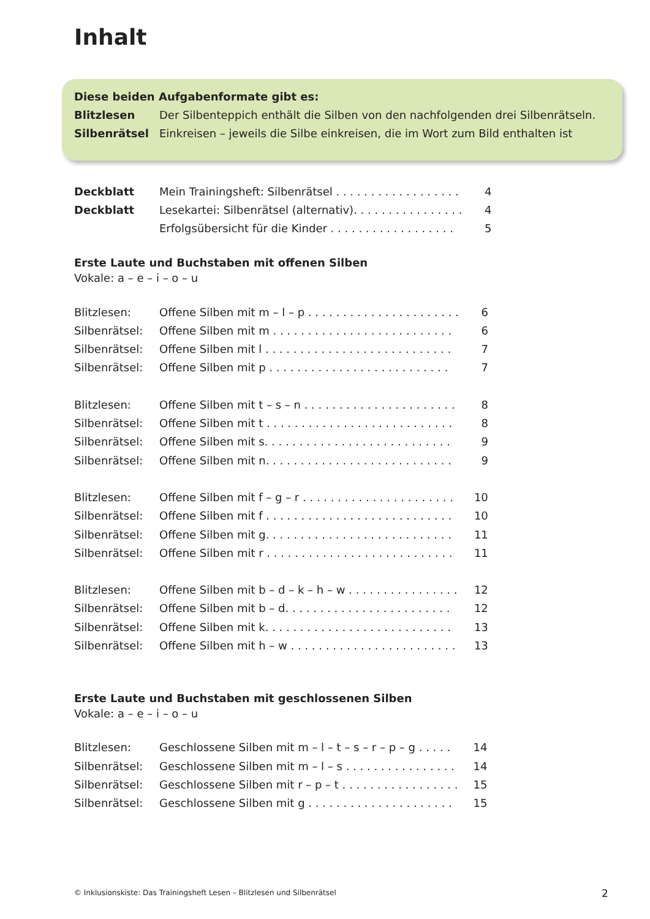Inhalt
Diese beiden Aufgabenformate gibt es:
Blitzlesen Der Silbenteppich enthält die Silben von den nachfolgenden drei Silbenrätseln.
Silbenrätsel Einkreisen – jeweils die Silbe einkreisen, die im Wort zum Bild enthalten ist
| Deckblatt | Mein Trainingsheft: Silbenrätsel . . . . . . . . . . . . . . . . . . | 4 |
| Deckblatt | Lesekartei: Silbenrätsel (alternativ). . . . . . . . . . . . . . . . | 4 |
| | Erfolgsübersicht für die Kinder . . . . . . . . . . . . . . . . . . | 5 |
Erste Laute und Buchstaben mit offenen Silben
Vokale: a – e – i – o – u
| Blitzlesen: | Offene Silben mit m – l – p . . . . . . . . . . . . . . . . . . . . . . | 6 |
| Silbenrätsel: | Offene Silben mit m . . . . . . . . . . . . . . . . . . . . . . . . . . | 6 |
| Silbenrätsel: | Offene Silben mit l . . . . . . . . . . . . . . . . . . . . . . . . . . . | 7 |
| Silbenrätsel: | Offene Silben mit p . . . . . . . . . . . . . . . . . . . . . . . . . . | 7 |
| Blitzlesen: | Offene Silben mit t – s – n . . . . . . . . . . . . . . . . . . . . . . | 8 |
| Silbenrätsel: | Offene Silben mit t . . . . . . . . . . . . . . . . . . . . . . . . . . . | 8 |
| Silbenrätsel: | Offene Silben mit s. . . . . . . . . . . . . . . . . . . . . . . . . . . | 9 |
| Silbenrätsel: | Offene Silben mit n. . . . . . . . . . . . . . . . . . . . . . . . . . . | 9 |
| Blitzlesen: | Offene Silben mit f – g – r . . . . . . . . . . . . . . . . . . . . . . | 10 |
| Silbenrätsel: | Offene Silben mit f . . . . . . . . . . . . . . . . . . . . . . . . . . . | 10 |
| Silbenrätsel: | Offene Silben mit g. . . . . . . . . . . . . . . . . . . . . . . . . . . | 11 |
| Silbenrätsel: | Offene Silben mit r . . . . . . . . . . . . . . . . . . . . . . . . . . . | 11 |
| Blitzlesen: | Offene Silben mit b – d – k – h – w . . . . . . . . . . . . . . . . | 12 |
| Silbenrätsel: | Offene Silben mit b – d. . . . . . . . . . . . . . . . . . . . . . . . | 12 |
| Silbenrätsel: | Offene Silben mit k. . . . . . . . . . . . . . . . . . . . . . . . . . . | 13 |
| Silbenrätsel: | Offene Silben mit h – w . . . . . . . . . . . . . . . . . . . . . . . . | 13 |
Erste Laute und Buchstaben mit geschlossenen Silben
Vokale: a – e – i – o – u
| Blitzlesen: | Geschlossene Silben mit m – l – t – s – r – p – g . . . . . | 14 |
| Silbenrätsel: | Geschlossene Silben mit m – l – s . . . . . . . . . . . . . . . . | 14 |
| Silbenrätsel: | Geschlossene Silben mit r – p – t . . . . . . . . . . . . . . . . . | 15 |
| Silbenrätsel: | Geschlossene Silben mit g . . . . . . . . . . . . . . . . . . . . . | 15 |
© Inklusionskiste: Das Trainingsheft Lesen – Blitzlesen und Silbenrätsel
2